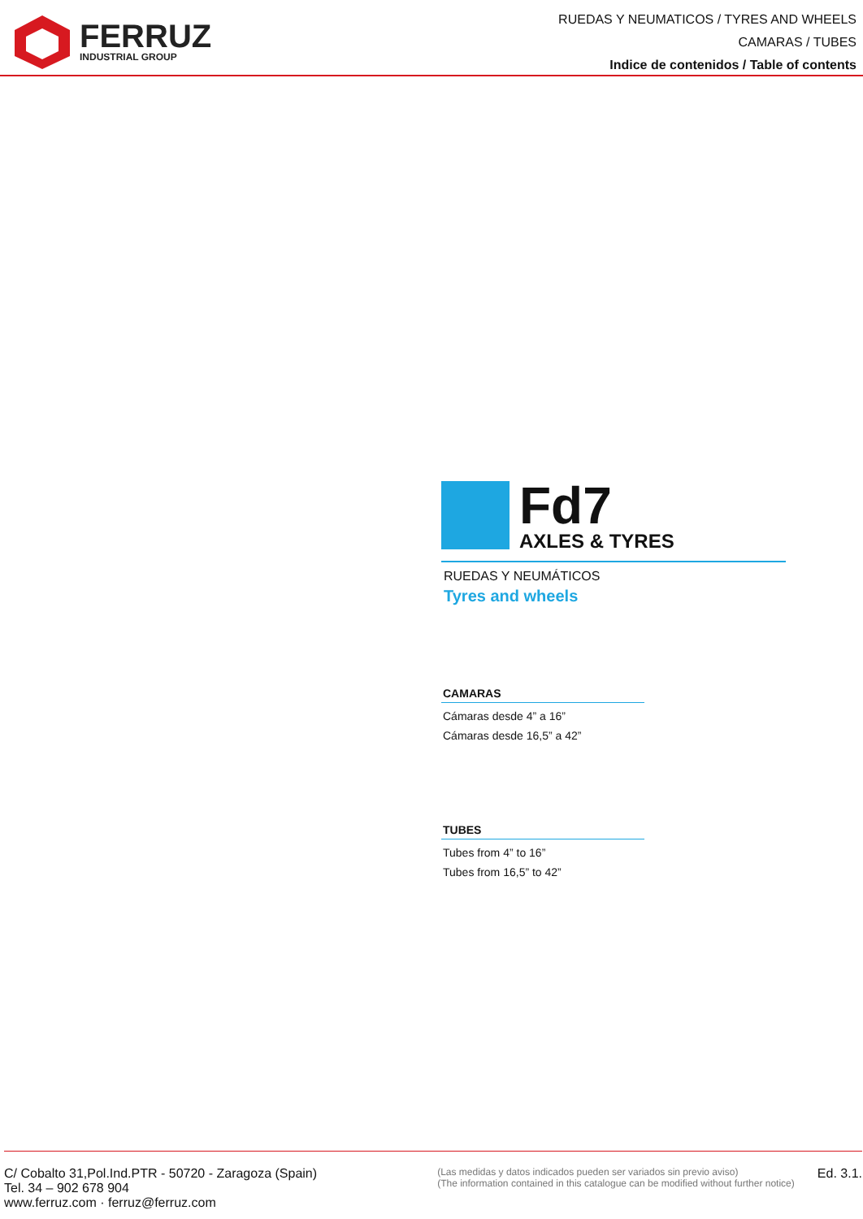FERRUZ
INDUSTRIAL GROUP
RUEDAS Y NEUMATICOS / TYRES AND WHEELS
CAMARAS / TUBES
Indice de contenidos / Table of contents
Fd7
AXLES & TYRES
RUEDAS Y NEUMÁTICOS
Tyres and wheels
CAMARAS
Cámaras desde 4” a 16”
Cámaras desde 16,5” a 42”
TUBES
Tubes from 4” to 16”
Tubes from 16,5” to 42”
C/ Cobalto 31,Pol.Ind.PTR - 50720 - Zaragoza (Spain)
Tel. 34 – 902 678 904
www.ferruz.com · ferruz@ferruz.com
(Las medidas y datos indicados pueden ser variados sin previo aviso)
(The information contained in this catalogue can be modified without further notice)
Ed. 3.1.